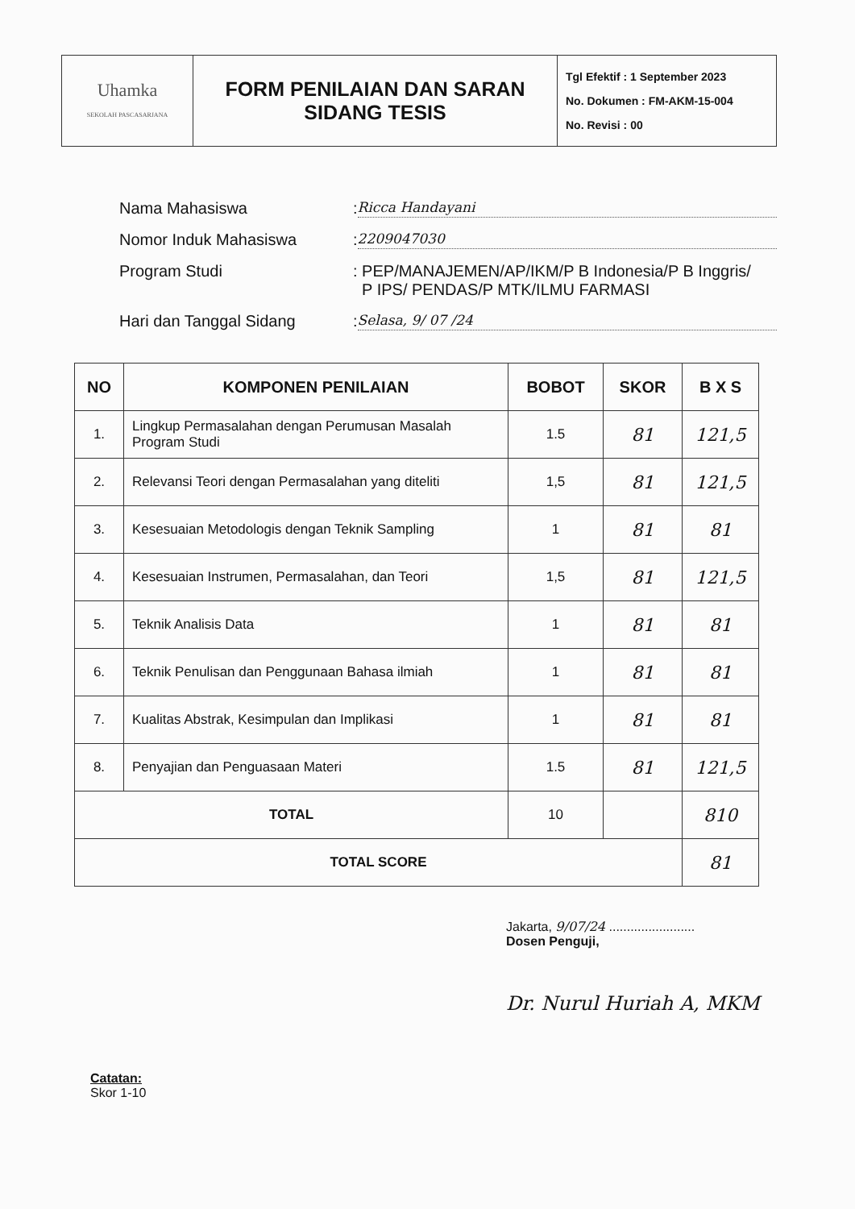| Uhamka SEKOLAH PASCASARJANA | FORM PENILAIAN DAN SARAN SIDANG TESIS | Tgl Efektif : 1 September 2023 No. Dokumen : FM-AKM-15-004 No. Revisi : 00 |
Nama Mahasiswa
:
Ricca Handayani
Nomor Induk Mahasiswa
:
2209047030
Program Studi : PEP/MANAJEMEN/AP/IKM/P B Indonesia/P B Inggris/
P IPS/ PENDAS/P MTK/ILMU FARMASI
Hari dan Tanggal Sidang
:
Selasa, 9/ 07 /24
| NO | KOMPONEN PENILAIAN | BOBOT | SKOR | B X S |
| --- | --- | --- | --- | --- |
| 1. | Lingkup Permasalahan dengan Perumusan Masalah Program Studi | 1.5 | 81 | 121,5 |
| 2. | Relevansi Teori dengan Permasalahan yang diteliti | 1,5 | 81 | 121,5 |
| 3. | Kesesuaian Metodologis dengan Teknik Sampling | 1 | 81 | 81 |
| 4. | Kesesuaian Instrumen, Permasalahan, dan Teori | 1,5 | 81 | 121,5 |
| 5. | Teknik Analisis Data | 1 | 81 | 81 |
| 6. | Teknik Penulisan dan Penggunaan Bahasa ilmiah | 1 | 81 | 81 |
| 7. | Kualitas Abstrak, Kesimpulan dan Implikasi | 1 | 81 | 81 |
| 8. | Penyajian dan Penguasaan Materi | 1.5 | 81 | 121,5 |
| TOTAL | | 10 | | 810 |
| TOTAL SCORE | | | | 81 |
Jakarta, 9/07/24 ........................
Dosen Penguji,
Dr. Nurul Huriah A, MKM
Catatan:
Skor 1-10